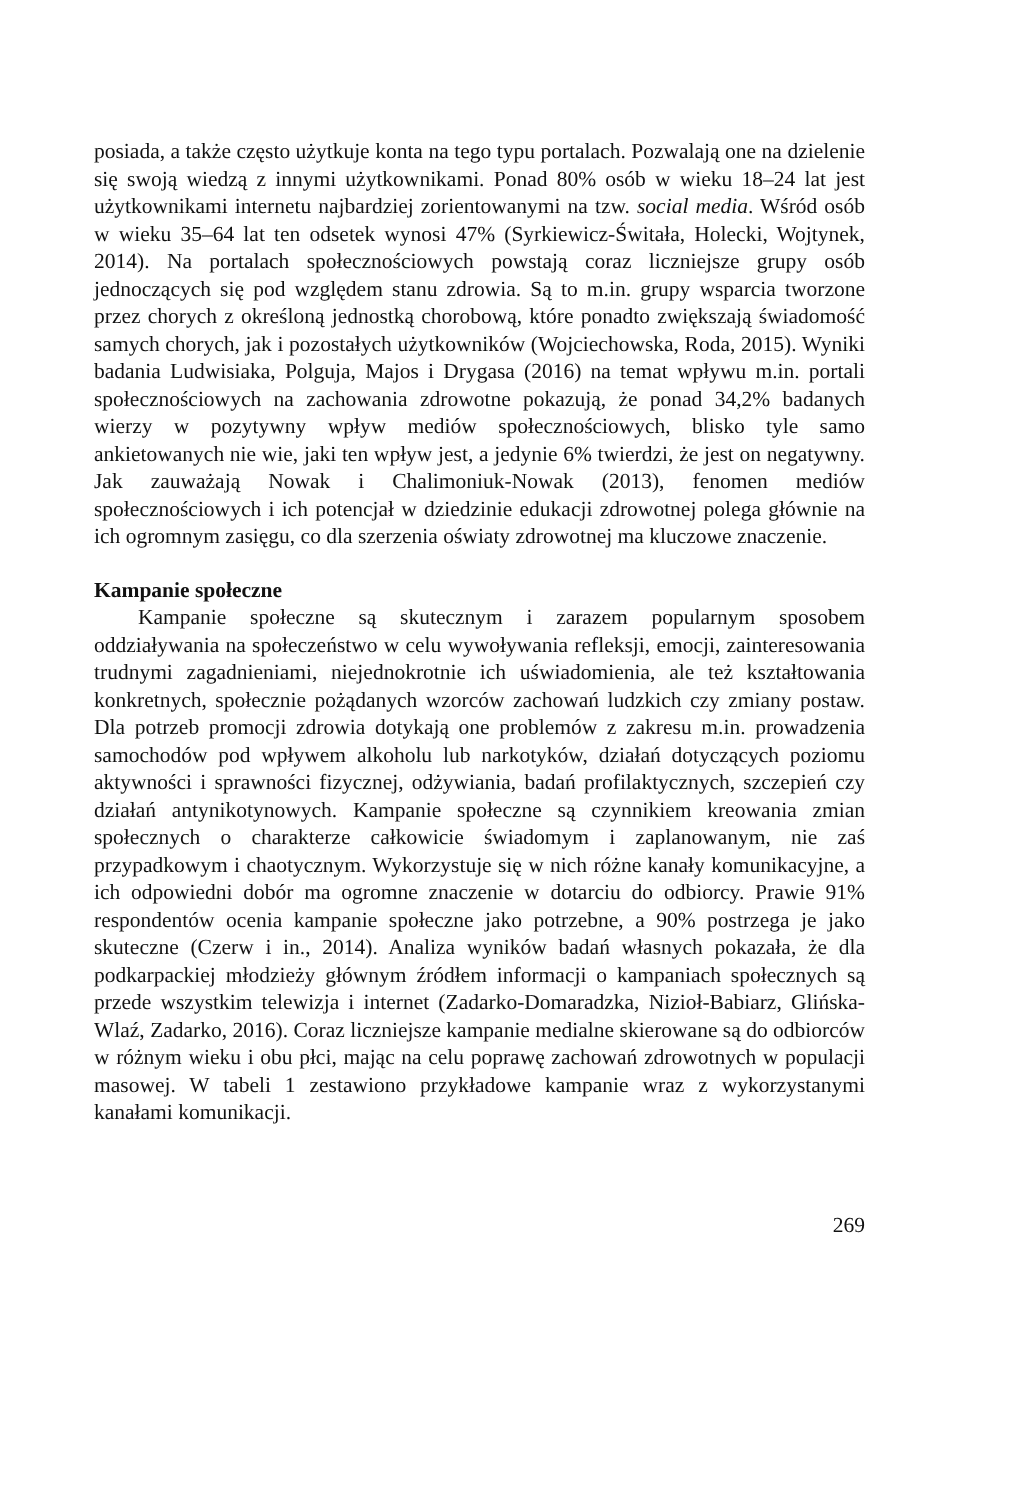posiada, a także często użytkuje konta na tego typu portalach. Pozwalają one na dzielenie się swoją wiedzą z innymi użytkownikami. Ponad 80% osób w wieku 18–24 lat jest użytkownikami internetu najbardziej zorientowanymi na tzw. social media. Wśród osób w wieku 35–64 lat ten odsetek wynosi 47% (Syrkiewicz-Świtała, Holecki, Wojtynek, 2014). Na portalach społecznościowych powstają coraz liczniejsze grupy osób jednoczących się pod względem stanu zdrowia. Są to m.in. grupy wsparcia tworzone przez chorych z określoną jednostką chorobową, które ponadto zwiększają świadomość samych chorych, jak i pozostałych użytkowników (Wojciechowska, Roda, 2015). Wyniki badania Ludwisiaka, Polguja, Majos i Drygasa (2016) na temat wpływu m.in. portali społecznościowych na zachowania zdrowotne pokazują, że ponad 34,2% badanych wierzy w pozytywny wpływ mediów społecznościowych, blisko tyle samo ankietowanych nie wie, jaki ten wpływ jest, a jedynie 6% twierdzi, że jest on negatywny. Jak zauważają Nowak i Chalimoniuk-Nowak (2013), fenomen mediów społecznościowych i ich potencjał w dziedzinie edukacji zdrowotnej polega głównie na ich ogromnym zasięgu, co dla szerzenia oświaty zdrowotnej ma kluczowe znaczenie.
Kampanie społeczne
Kampanie społeczne są skutecznym i zarazem popularnym sposobem oddziaływania na społeczeństwo w celu wywoływania refleksji, emocji, zainteresowania trudnymi zagadnieniami, niejednokrotnie ich uświadomienia, ale też kształtowania konkretnych, społecznie pożądanych wzorców zachowań ludzkich czy zmiany postaw. Dla potrzeb promocji zdrowia dotykają one problemów z zakresu m.in. prowadzenia samochodów pod wpływem alkoholu lub narkotyków, działań dotyczących poziomu aktywności i sprawności fizycznej, odżywiania, badań profilaktycznych, szczepień czy działań antynikotynowych. Kampanie społeczne są czynnikiem kreowania zmian społecznych o charakterze całkowicie świadomym i zaplanowanym, nie zaś przypadkowym i chaotycznym. Wykorzystuje się w nich różne kanały komunikacyjne, a ich odpowiedni dobór ma ogromne znaczenie w dotarciu do odbiorcy. Prawie 91% respondentów ocenia kampanie społeczne jako potrzebne, a 90% postrzega je jako skuteczne (Czerw i in., 2014). Analiza wyników badań własnych pokazała, że dla podkarpackiej młodzieży głównym źródłem informacji o kampaniach społecznych są przede wszystkim telewizja i internet (Zadarko-Domaradzka, Nizioł-Babiarz, Glińska-Wlaź, Zadarko, 2016). Coraz liczniejsze kampanie medialne skierowane są do odbiorców w różnym wieku i obu płci, mając na celu poprawę zachowań zdrowotnych w populacji masowej. W tabeli 1 zestawiono przykładowe kampanie wraz z wykorzystanymi kanałami komunikacji.
269